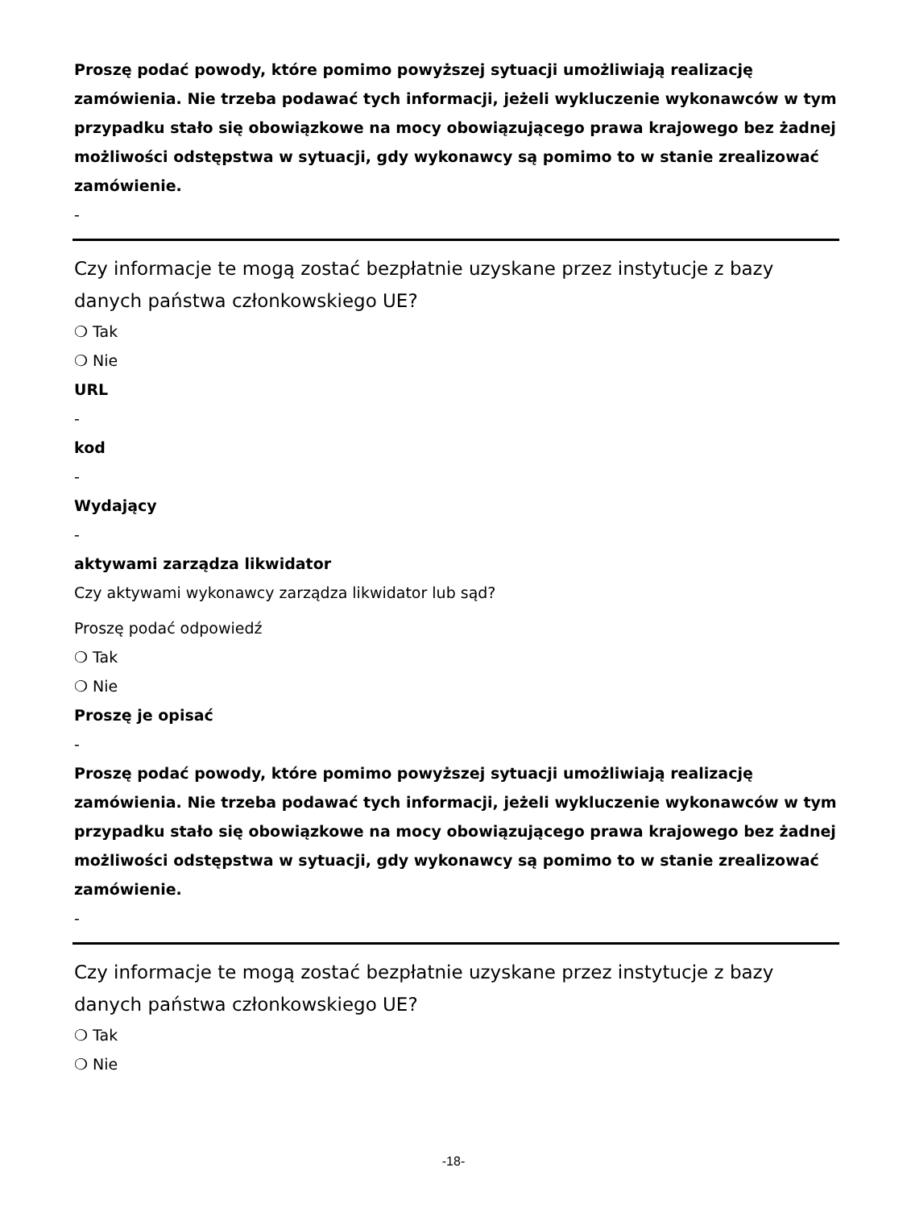Proszę podać powody, które pomimo powyższej sytuacji umożliwiają realizację zamówienia. Nie trzeba podawać tych informacji, jeżeli wykluczenie wykonawców w tym przypadku stało się obowiązkowe na mocy obowiązującego prawa krajowego bez żadnej możliwości odstępstwa w sytuacji, gdy wykonawcy są pomimo to w stanie zrealizować zamówienie.
-
Czy informacje te mogą zostać bezpłatnie uzyskane przez instytucje z bazy danych państwa członkowskiego UE?
❍ Tak
❍ Nie
URL
-
kod
-
Wydający
-
aktywami zarządza likwidator
Czy aktywami wykonawcy zarządza likwidator lub sąd?
Proszę podać odpowiedź
❍ Tak
❍ Nie
Proszę je opisać
-
Proszę podać powody, które pomimo powyższej sytuacji umożliwiają realizację zamówienia. Nie trzeba podawać tych informacji, jeżeli wykluczenie wykonawców w tym przypadku stało się obowiązkowe na mocy obowiązującego prawa krajowego bez żadnej możliwości odstępstwa w sytuacji, gdy wykonawcy są pomimo to w stanie zrealizować zamówienie.
-
Czy informacje te mogą zostać bezpłatnie uzyskane przez instytucje z bazy danych państwa członkowskiego UE?
❍ Tak
❍ Nie
-18-